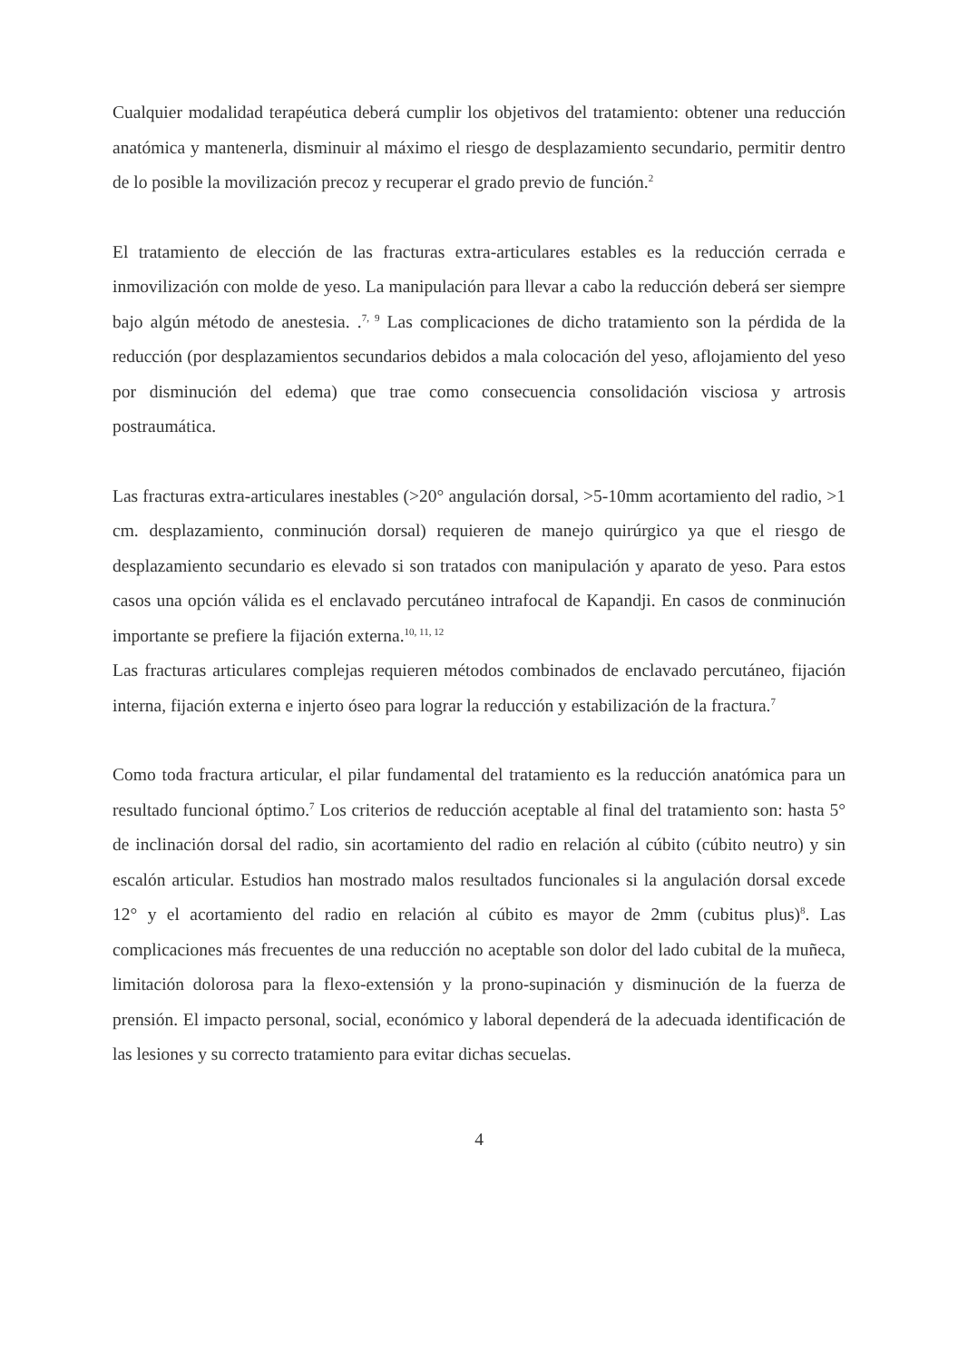Cualquier modalidad terapéutica deberá cumplir los objetivos del tratamiento: obtener una reducción anatómica y mantenerla, disminuir al máximo el riesgo de desplazamiento secundario, permitir dentro de lo posible la movilización precoz y recuperar el grado previo de función.<sup>2</sup>
El tratamiento de elección de las fracturas extra-articulares estables es la reducción cerrada e inmovilización con molde de yeso. La manipulación para llevar a cabo la reducción deberá ser siempre bajo algún método de anestesia. .<sup>7, 9</sup> Las complicaciones de dicho tratamiento son la pérdida de la reducción (por desplazamientos secundarios debidos a mala colocación del yeso, aflojamiento del yeso por disminución del edema) que trae como consecuencia consolidación visciosa y artrosis postraumática.
Las fracturas extra-articulares inestables (>20° angulación dorsal, >5-10mm acortamiento del radio, >1 cm. desplazamiento, conminución dorsal) requieren de manejo quirúrgico ya que el riesgo de desplazamiento secundario es elevado si son tratados con manipulación y aparato de yeso. Para estos casos una opción válida es el enclavado percutáneo intrafocal de Kapandji. En casos de conminución importante se prefiere la fijación externa.<sup>10, 11, 12</sup>
Las fracturas articulares complejas requieren métodos combinados de enclavado percutáneo, fijación interna, fijación externa e injerto óseo para lograr la reducción y estabilización de la fractura.<sup>7</sup>
Como toda fractura articular, el pilar fundamental del tratamiento es la reducción anatómica para un resultado funcional óptimo.<sup>7</sup> Los criterios de reducción aceptable al final del tratamiento son: hasta 5° de inclinación dorsal del radio, sin acortamiento del radio en relación al cúbito (cúbito neutro) y sin escalón articular. Estudios han mostrado malos resultados funcionales si la angulación dorsal excede 12° y el acortamiento del radio en relación al cúbito es mayor de 2mm (cubitus plus)<sup>8</sup>. Las complicaciones más frecuentes de una reducción no aceptable son dolor del lado cubital de la muñeca, limitación dolorosa para la flexo-extensión y la prono-supinación y disminución de la fuerza de prensión. El impacto personal, social, económico y laboral dependerá de la adecuada identificación de las lesiones y su correcto tratamiento para evitar dichas secuelas.
4